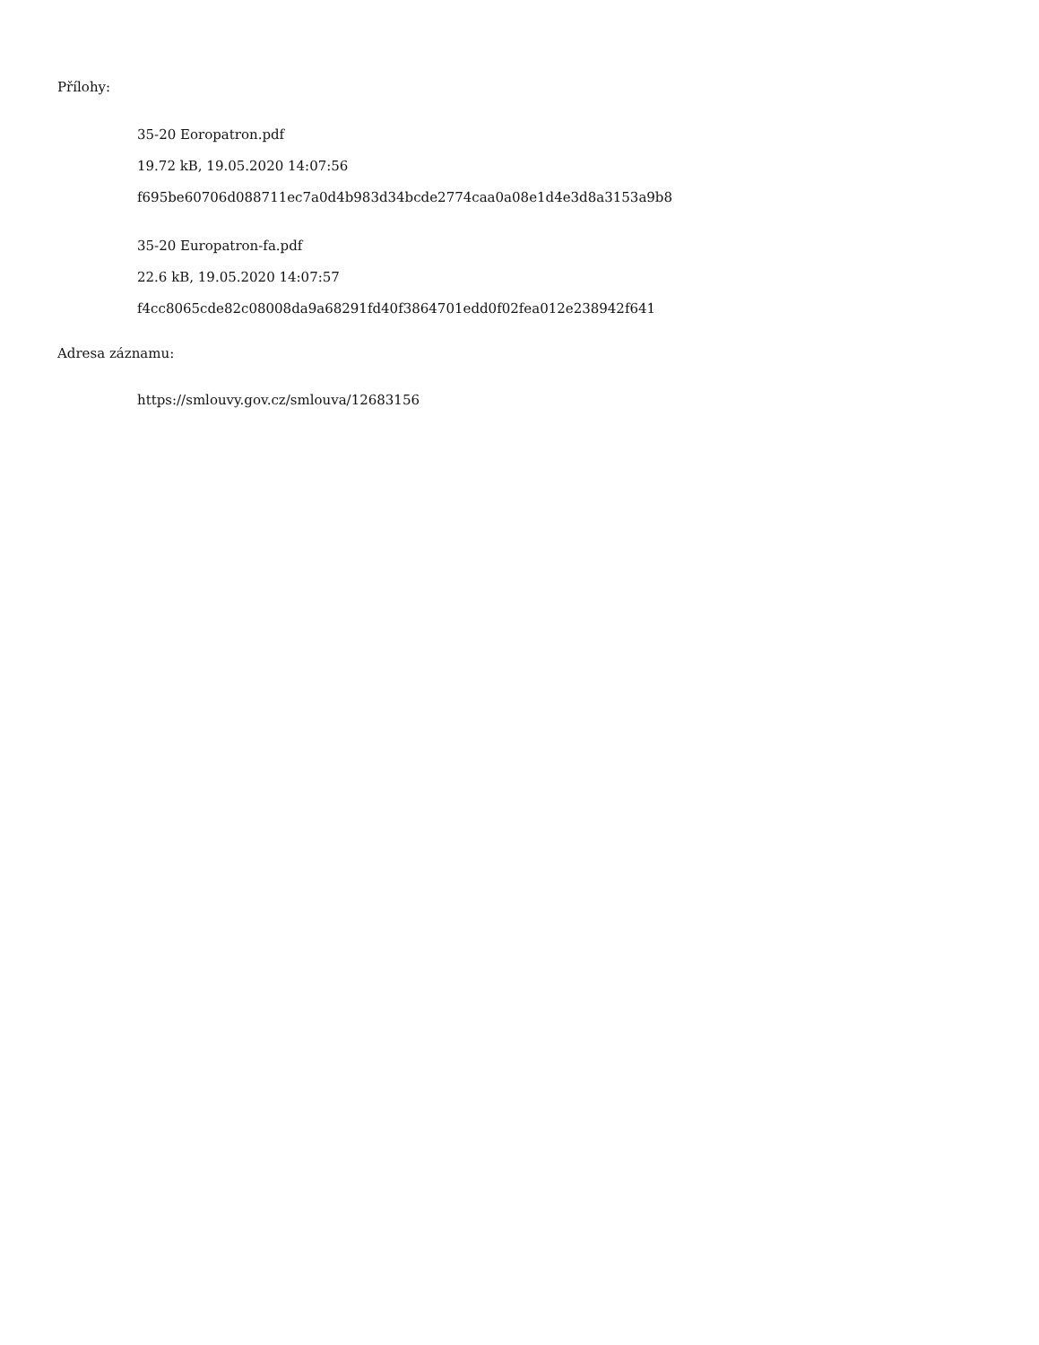Přílohy:
35-20 Eoropatron.pdf
19.72 kB, 19.05.2020 14:07:56
f695be60706d088711ec7a0d4b983d34bcde2774caa0a08e1d4e3d8a3153a9b8
35-20 Europatron-fa.pdf
22.6 kB, 19.05.2020 14:07:57
f4cc8065cde82c08008da9a68291fd40f3864701edd0f02fea012e238942f641
Adresa záznamu:
https://smlouvy.gov.cz/smlouva/12683156